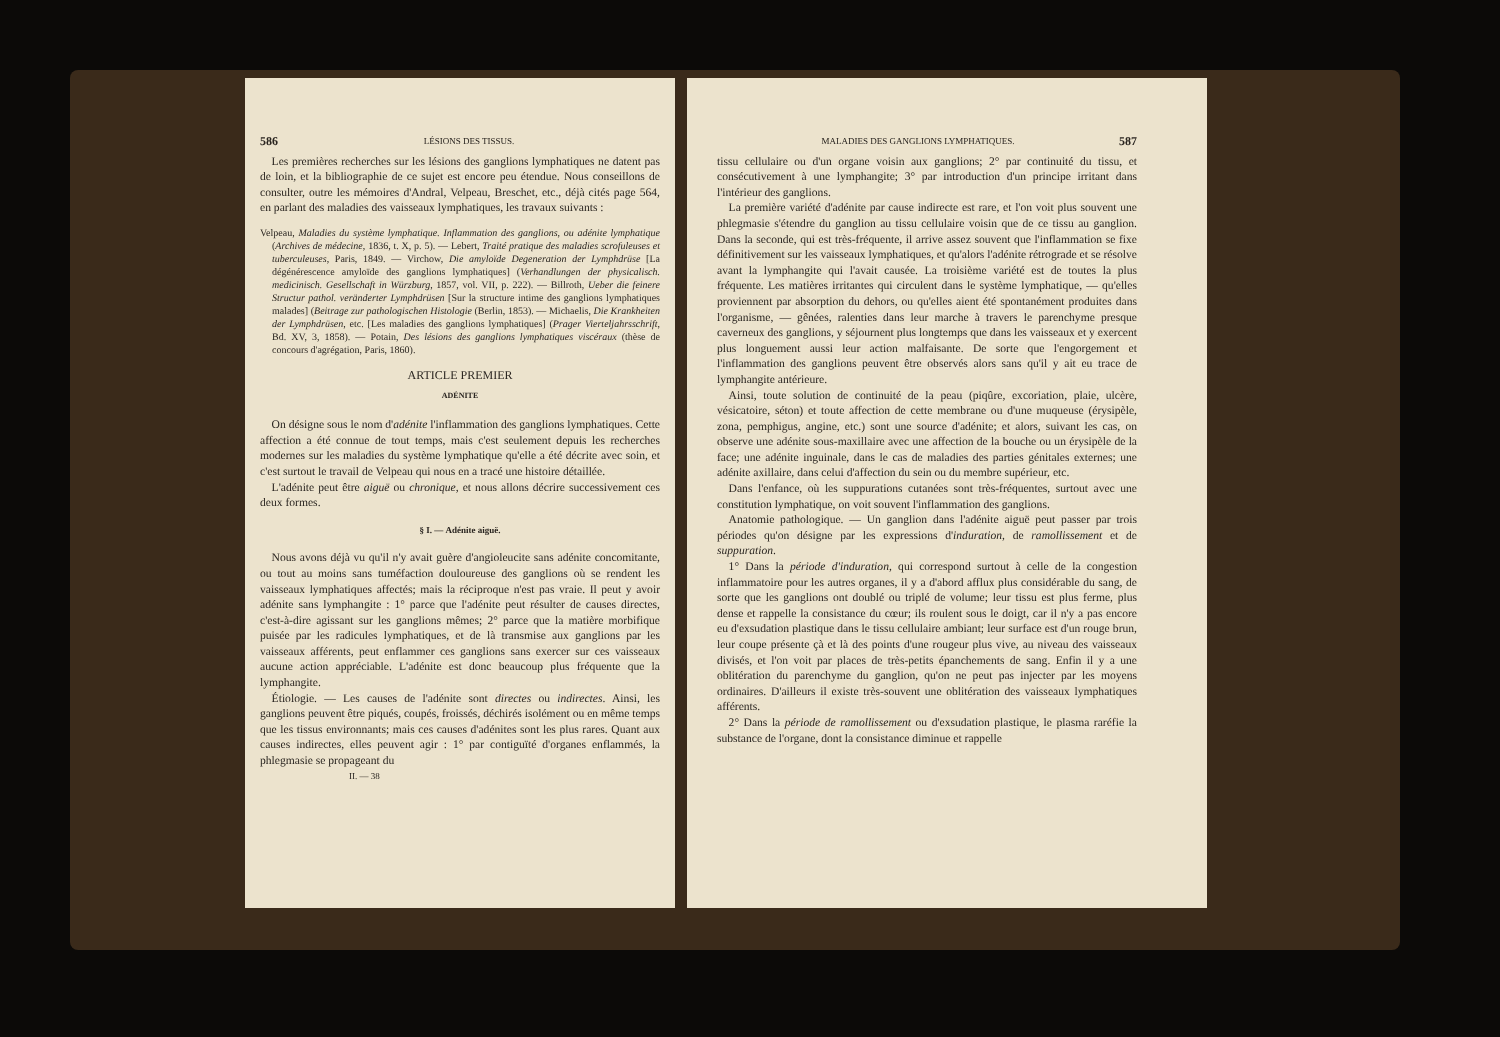586 LÉSIONS DES TISSUS.
Les premières recherches sur les lésions des ganglions lymphatiques ne datent pas de loin, et la bibliographie de ce sujet est encore peu étendue. Nous conseillons de consulter, outre les mémoires d'Andral, Velpeau, Breschet, etc., déjà cités page 564, en parlant des maladies des vaisseaux lymphatiques, les travaux suivants :
Velpeau, Maladies du système lymphatique. Inflammation des ganglions, ou adénite lymphatique (Archives de médecine, 1836, t. X, p. 5). — Lebert, Traité pratique des maladies scrofuleuses et tuberculeuses, Paris, 1849. — Virchow, Die amyloïde Degeneration der Lymphdrüse [La dégénérescence amyloïde des ganglions lymphatiques] (Verhandlungen der physicalisch. medicinisch. Gesellschaft in Würzburg, 1857, vol. VII, p. 222). — Billroth, Ueber die feinere Structur pathol. veränderter Lymphdrüsen [Sur la structure intime des ganglions lymphatiques malades] (Beitrage zur pathologischen Histologie (Berlin, 1853). — Michaelis, Die Krankheiten der Lymphdrüsen, etc. [Les maladies des ganglions lymphatiques] (Prager Vierteljahrsschrift, Bd. XV, 3, 1858). — Potain, Des lésions des ganglions lymphatiques viscéraux (thèse de concours d'agrégation, Paris, 1860).
ARTICLE PREMIER
ADÉNITE
On désigne sous le nom d'adénite l'inflammation des ganglions lymphatiques. Cette affection a été connue de tout temps, mais c'est seulement depuis les recherches modernes sur les maladies du système lymphatique qu'elle a été décrite avec soin, et c'est surtout le travail de Velpeau qui nous en a tracé une histoire détaillée.
L'adénite peut être aiguë ou chronique, et nous allons décrire successivement ces deux formes.
§ I. — Adénite aiguë.
Nous avons déjà vu qu'il n'y avait guère d'angioleucite sans adénite concomitante, ou tout au moins sans tuméfaction douloureuse des ganglions où se rendent les vaisseaux lymphatiques affectés; mais la réciproque n'est pas vraie. Il peut y avoir adénite sans lymphangite : 1° parce que l'adénite peut résulter de causes directes, c'est-à-dire agissant sur les ganglions mêmes; 2° parce que la matière morbifique puisée par les radicules lymphatiques, et de là transmise aux ganglions par les vaisseaux afférents, peut enflammer ces ganglions sans exercer sur ces vaisseaux aucune action appréciable. L'adénite est donc beaucoup plus fréquente que la lymphangite.
Étiologie. — Les causes de l'adénite sont directes ou indirectes. Ainsi, les ganglions peuvent être piqués, coupés, froissés, déchirés isolément ou en même temps que les tissus environnants; mais ces causes d'adénites sont les plus rares. Quant aux causes indirectes, elles peuvent agir : 1° par contiguïté d'organes enflammés, la phlegmasie se propageant du
II. — 38
MALADIES DES GANGLIONS LYMPHATIQUES. 587
tissu cellulaire ou d'un organe voisin aux ganglions; 2° par continuité du tissu, et consécutivement à une lymphangite; 3° par introduction d'un principe irritant dans l'intérieur des ganglions.
La première variété d'adénite par cause indirecte est rare, et l'on voit plus souvent une phlegmasie s'étendre du ganglion au tissu cellulaire voisin que de ce tissu au ganglion. Dans la seconde, qui est très-fréquente, il arrive assez souvent que l'inflammation se fixe définitivement sur les vaisseaux lymphatiques, et qu'alors l'adénite rétrograde et se résolve avant la lymphangite qui l'avait causée. La troisième variété est de toutes la plus fréquente. Les matières irritantes qui circulent dans le système lymphatique, — qu'elles proviennent par absorption du dehors, ou qu'elles aient été spontanément produites dans l'organisme, — gênées, ralenties dans leur marche à travers le parenchyme presque caverneux des ganglions, y séjournent plus longtemps que dans les vaisseaux et y exercent plus longuement aussi leur action malfaisante. De sorte que l'engorgement et l'inflammation des ganglions peuvent être observés alors sans qu'il y ait eu trace de lymphangite antérieure.
Ainsi, toute solution de continuité de la peau (piqûre, excoriation, plaie, ulcère, vésicatoire, séton) et toute affection de cette membrane ou d'une muqueuse (érysipèle, zona, pemphigus, angine, etc.) sont une source d'adénite; et alors, suivant les cas, on observe une adénite sous-maxillaire avec une affection de la bouche ou un érysipèle de la face; une adénite inguinale, dans le cas de maladies des parties génitales externes; une adénite axillaire, dans celui d'affection du sein ou du membre supérieur, etc.
Dans l'enfance, où les suppurations cutanées sont très-fréquentes, surtout avec une constitution lymphatique, on voit souvent l'inflammation des ganglions.
Anatomie pathologique. — Un ganglion dans l'adénite aiguë peut passer par trois périodes qu'on désigne par les expressions d'induration, de ramollissement et de suppuration.
1° Dans la période d'induration, qui correspond surtout à celle de la congestion inflammatoire pour les autres organes, il y a d'abord afflux plus considérable du sang, de sorte que les ganglions ont doublé ou triplé de volume; leur tissu est plus ferme, plus dense et rappelle la consistance du cœur; ils roulent sous le doigt, car il n'y a pas encore eu d'exsudation plastique dans le tissu cellulaire ambiant; leur surface est d'un rouge brun, leur coupe présente çà et là des points d'une rougeur plus vive, au niveau des vaisseaux divisés, et l'on voit par places de très-petits épanchements de sang. Enfin il y a une oblitération du parenchyme du ganglion, qu'on ne peut pas injecter par les moyens ordinaires. D'ailleurs il existe très-souvent une oblitération des vaisseaux lymphatiques afférents.
2° Dans la période de ramollissement ou d'exsudation plastique, le plasma raréfie la substance de l'organe, dont la consistance diminue et rappelle